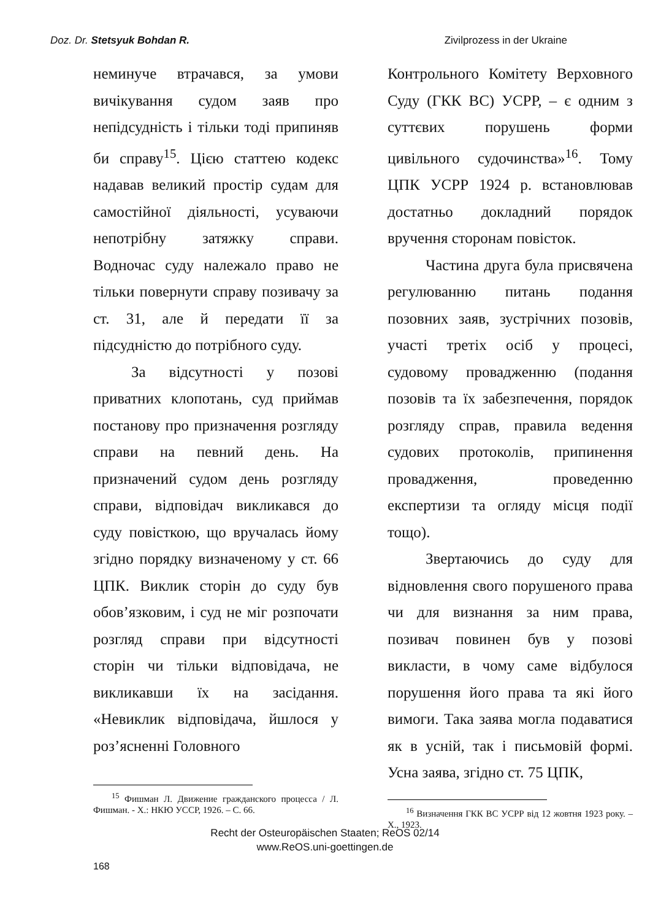Doz. Dr. Stetsyuk Bohdan R. Zivilprozess in der Ukraine
неминуче втрачався, за умови вичікування судом заяв про непідсудність і тільки тоді припиняв би справу<sup>15</sup>. Цією статтею кодекс надавав великий простір судам для самостійної діяльності, усуваючи непотрібну затяжку справи. Водночас суду належало право не тільки повернути справу позивачу за ст. 31, але й передати її за підсудністю до потрібного суду.
За відсутності у позові приватних клопотань, суд приймав постанову про призначення розгляду справи на певний день. На призначений судом день розгляду справи, відповідач викликався до суду повісткою, що вручалась йому згідно порядку визначеному у ст. 66 ЦПК. Виклик сторін до суду був обов’язковим, і суд не міг розпочати розгляд справи при відсутності сторін чи тільки відповідача, не викликавши їх на засідання. «Невиклик відповідача, йшлося у роз’ясненні Головного
<sup>15</sup> Фишман Л. Движение гражданского процесса / Л. Фишман. - Х.: НКЮ УССР, 1926. – С. 66.
Контрольного Комітету Верховного Суду (ГКК ВС) УСРР, – є одним з суттєвих порушень форми цивільного судочинства»<sup>16</sup>. Тому ЦПК УСРР 1924 р. встановлював достатньо докладний порядок вручення сторонам повісток.
Частина друга була присвячена регулюванню питань подання позовних заяв, зустрічних позовів, участі третіх осіб у процесі, судовому провадженню (подання позовів та їх забезпечення, порядок розгляду справ, правила ведення судових протоколів, припинення провадження, проведенню експертизи та огляду місця події тощо).
Звертаючись до суду для відновлення свого порушеного права чи для визнання за ним права, позивач повинен був у позові викласти, в чому саме відбулося порушення його права та які його вимоги. Така заява могла подаватися як в усній, так і письмовій формі. Усна заява, згідно ст. 75 ЦПК,
<sup>16</sup> Визначення ГКК ВС УСРР від 12 жовтня 1923 року. – Х., 1923.
Recht der Osteuropäischen Staaten; ReOS 02/14
www.ReOS.uni-goettingen.de
168